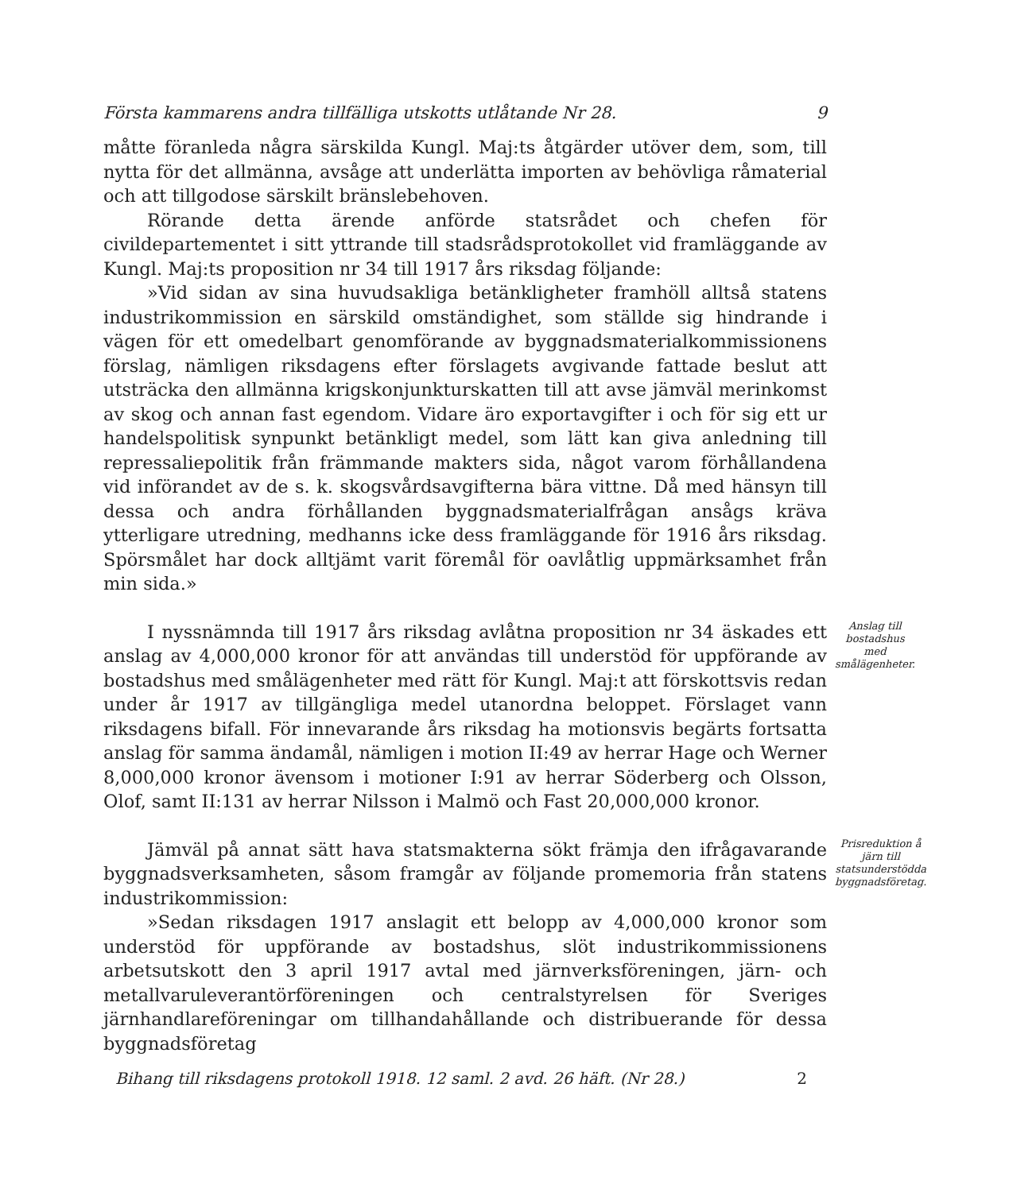Första kammarens andra tillfälliga utskotts utlåtande Nr 28. 9
måtte föranleda några särskilda Kungl. Maj:ts åtgärder utöver dem, som, till nytta för det allmänna, avsåge att underlätta importen av behövliga råmaterial och att tillgodose särskilt bränslebehoven.
Rörande detta ärende anförde statsrådet och chefen för civildepartementet i sitt yttrande till stadsrådsprotokollet vid framläggande av Kungl. Maj:ts proposition nr 34 till 1917 års riksdag följande:
»Vid sidan av sina huvudsakliga betänkligheter framhöll alltså statens industrikommission en särskild omständighet, som ställde sig hindrande i vägen för ett omedelbart genomförande av byggnadsmaterialkommissionens förslag, nämligen riksdagens efter förslagets avgivande fattade beslut att utsträcka den allmänna krigskonjunkturskatten till att avse jämväl merinkomst av skog och annan fast egendom. Vidare äro exportavgifter i och för sig ett ur handelspolitisk synpunkt betänkligt medel, som lätt kan giva anledning till repressaliepolitik från främmande makters sida, något varom förhållandena vid införandet av de s. k. skogsvårdsavgifterna bära vittne. Då med hänsyn till dessa och andra förhållanden byggnadsmaterialfrågan ansågs kräva ytterligare utredning, medhanns icke dess framläggande för 1916 års riksdag. Spörsmålet har dock alltjämt varit föremål för oavlåtlig uppmärksamhet från min sida.»
I nyssnämnda till 1917 års riksdag avlåtna proposition nr 34 äskades ett anslag av 4,000,000 kronor för att användas till understöd för uppförande av bostadshus med smålägenheter med rätt för Kungl. Maj:t att förskottsvis redan under år 1917 av tillgängliga medel utanordna beloppet. Förslaget vann riksdagens bifall. För innevarande års riksdag ha motionsvis begärts fortsatta anslag för samma ändamål, nämligen i motion II:49 av herrar Hage och Werner 8,000,000 kronor ävensom i motioner I:91 av herrar Söderberg och Olsson, Olof, samt II:131 av herrar Nilsson i Malmö och Fast 20,000,000 kronor.
Anslag till bostadshus med smålägenheter.
Jämväl på annat sätt hava statsmakterna sökt främja den ifrågavarande byggnadsverksamheten, såsom framgår av följande promemoria från statens industrikommission:
»Sedan riksdagen 1917 anslagit ett belopp av 4,000,000 kronor som understöd för uppförande av bostadshus, slöt industrikommissionens arbetsutskott den 3 april 1917 avtal med järnverksföreningen, järn- och metallvaruleverantörföreningen och centralstyrelsen för Sveriges järnhandlareföreningar om tillhandahållande och distribuerande för dessa byggnadsföretag
Prisreduktion å järn till statsunderstödda byggnadsföretag.
Bihang till riksdagens protokoll 1918. 12 saml. 2 avd. 26 häft. (Nr 28.) 2